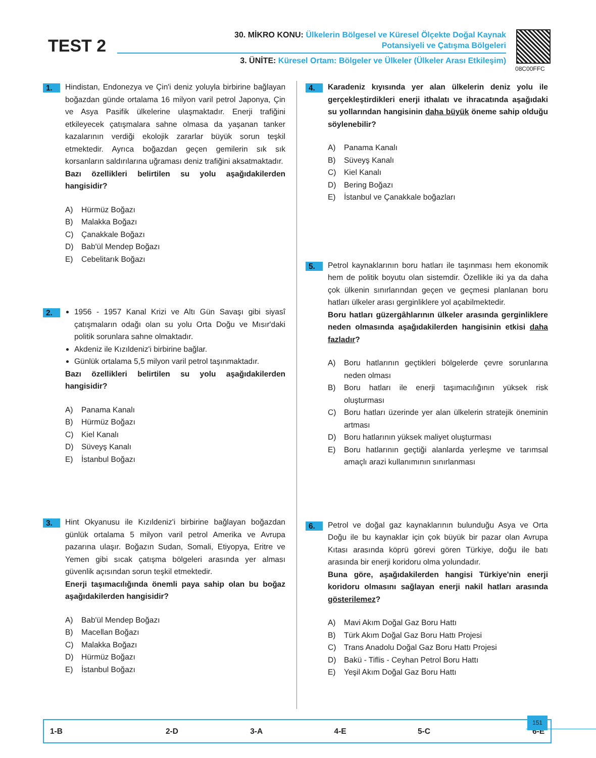TEST 2
30. MİKRO KONU: Ülkelerin Bölgesel ve Küresel Ölçekte Doğal Kaynak
Potansiyeli ve Çatışma Bölgeleri
3. ÜNİTE: Küresel Ortam: Bölgeler ve Ülkeler (Ülkeler Arası Etkileşim)
08C00FFC
1.
Hindistan, Endonezya ve Çin'i deniz yoluyla birbirine bağlayan boğazdan günde ortalama 16 milyon varil petrol Japonya, Çin ve Asya Pasifik ülkelerine ulaşmaktadır. Enerji trafiğini etkileyecek çatışmalara sahne olmasa da yaşanan tanker kazalarının verdiği ekolojik zararlar büyük sorun teşkil etmektedir. Ayrıca boğazdan geçen gemilerin sık sık korsanların saldırılarına uğraması deniz trafiğini aksatmaktadır.
Bazı özellikleri belirtilen su yolu aşağıdakilerden hangisidir?
A) Hürmüz Boğazı
B) Malakka Boğazı
C) Çanakkale Boğazı
D) Bab'ül Mendep Boğazı
E) Cebelitarık Boğazı
2.
1956 - 1957 Kanal Krizi ve Altı Gün Savaşı gibi siyasî çatışmaların odağı olan su yolu Orta Doğu ve Mısır'daki politik sorunlara sahne olmaktadır.
Akdeniz ile Kızıldeniz'i birbirine bağlar.
Günlük ortalama 5,5 milyon varil petrol taşınmaktadır.
Bazı özellikleri belirtilen su yolu aşağıdakilerden hangisidir?
A) Panama Kanalı
B) Hürmüz Boğazı
C) Kiel Kanalı
D) Süveyş Kanalı
E) İstanbul Boğazı
3.
Hint Okyanusu ile Kızıldeniz'i birbirine bağlayan boğazdan günlük ortalama 5 milyon varil petrol Amerika ve Avrupa pazarına ulaşır. Boğazın Sudan, Somali, Etiyopya, Eritre ve Yemen gibi sıcak çatışma bölgeleri arasında yer alması güvenlik açısından sorun teşkil etmektedir.
Enerji taşımacılığında önemli paya sahip olan bu boğaz aşağıdakilerden hangisidir?
A) Bab'ül Mendep Boğazı
B) Macellan Boğazı
C) Malakka Boğazı
D) Hürmüz Boğazı
E) İstanbul Boğazı
4.
Karadeniz kıyısında yer alan ülkelerin deniz yolu ile gerçekleştirdikleri enerji ithalatı ve ihracatında aşağıdaki su yollarından hangisinin daha büyük öneme sahip olduğu söylenebilir?
A) Panama Kanalı
B) Süveyş Kanalı
C) Kiel Kanalı
D) Bering Boğazı
E) İstanbul ve Çanakkale boğazları
5.
Petrol kaynaklarının boru hatları ile taşınması hem ekonomik hem de politik boyutu olan sistemdir. Özellikle iki ya da daha çok ülkenin sınırlarından geçen ve geçmesi planlanan boru hatları ülkeler arası gerginliklere yol açabilmektedir.
Boru hatları güzergâhlarının ülkeler arasında gerginliklere neden olmasında aşağıdakilerden hangisinin etkisi daha fazladır?
A) Boru hatlarının geçtikleri bölgelerde çevre sorunlarına neden olması
B) Boru hatları ile enerji taşımacılığının yüksek risk oluşturması
C) Boru hatları üzerinde yer alan ülkelerin stratejik öneminin artması
D) Boru hatlarının yüksek maliyet oluşturması
E) Boru hatlarının geçtiği alanlarda yerleşme ve tarımsal amaçlı arazi kullanımının sınırlanması
6.
Petrol ve doğal gaz kaynaklarının bulunduğu Asya ve Orta Doğu ile bu kaynaklar için çok büyük bir pazar olan Avrupa Kıtası arasında köprü görevi gören Türkiye, doğu ile batı arasında bir enerji koridoru olma yolundadır.
Buna göre, aşağıdakilerden hangisi Türkiye'nin enerji koridoru olmasını sağlayan enerji nakil hatları arasında gösterilemez?
A) Mavi Akım Doğal Gaz Boru Hattı
B) Türk Akım Doğal Gaz Boru Hattı Projesi
C) Trans Anadolu Doğal Gaz Boru Hattı Projesi
D) Bakü - Tiflis - Ceyhan Petrol Boru Hattı
E) Yeşil Akım Doğal Gaz Boru Hattı
| 1-B | 2-D | 3-A | 4-E | 5-C | 6-E |
151